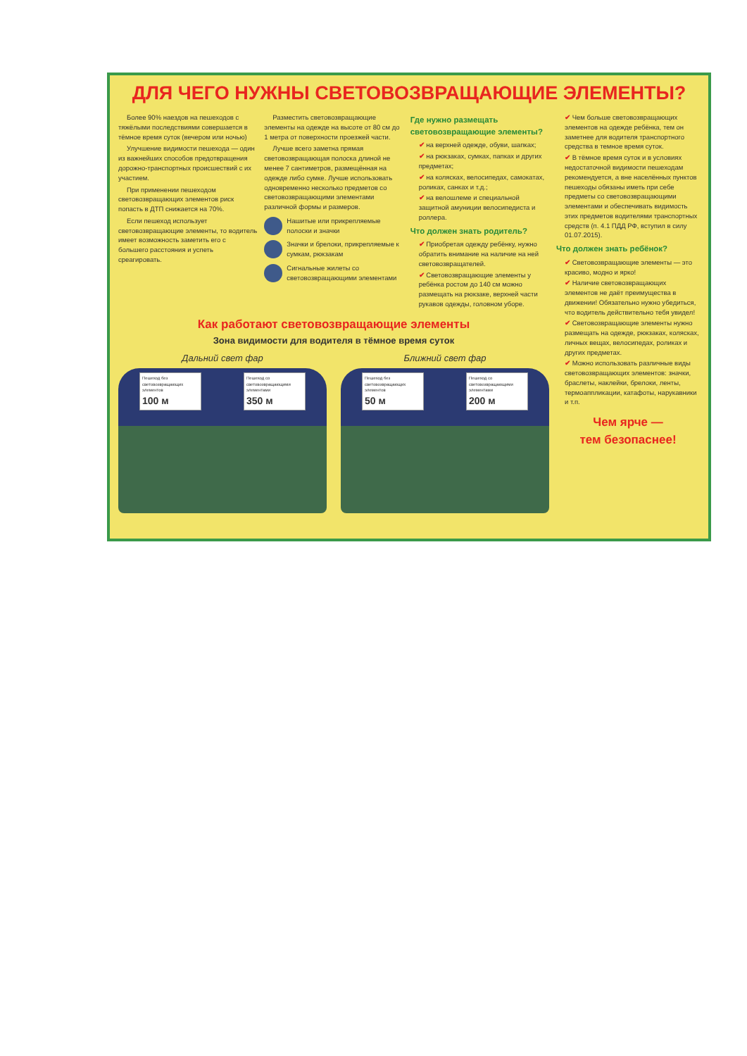ДЛЯ ЧЕГО НУЖНЫ СВЕТОВОЗВРАЩАЮЩИЕ ЭЛЕМЕНТЫ?
Более 90% наездов на пешеходов с тяжёлыми последствиями совершается в тёмное время суток (вечером или ночью)
Улучшение видимости пешехода — один из важнейших способов предотвращения дорожно-транспортных происшествий с их участием.
При применении пешеходом световозвращающих элементов риск попасть в ДТП снижается на 70%.
Если пешеход использует световозвращающие элементы, то водитель имеет возможность заметить его с большего расстояния и успеть среагировать.
Разместить световозвращающие элементы на одежде на высоте от 80 см до 1 метра от поверхности проезжей части.
Лучше всего заметна прямая световозвращающая полоска длиной не менее 7 сантиметров, размещённая на одежде либо сумке. Лучше использовать одновременно несколько предметов со световозвращающими элементами различной формы и размеров.
Нашитые или прикрепляемые полоски и значки
Значки и брелоки, прикрепляемые к сумкам, рюкзакам
Сигнальные жилеты со световозвращающими элементами
Где нужно размещать световозвращающие элементы?
✔ на верхней одежде, обуви, шапках;
✔ на рюкзаках, сумках, папках и других предметах;
✔ на колясках, велосипедах, самокатах, роликах, санках и т.д.;
✔ на велошлеме и специальной защитной амуниции велосипедиста и роллера.
Что должен знать родитель?
✔ Приобретая одежду ребёнку, нужно обратить внимание на наличие на ней световозвращателей.
✔ Световозвращающие элементы у ребёнка ростом до 140 см можно размещать на рюкзаке, верхней части рукавов одежды, головном уборе.
Как работают световозвращающие элементы
Зона видимости для водителя в тёмное время суток
Дальний свет фар
Пешеход без световозвращающих элементов
100 м
Пешеход со световозвращающими элементами
350 м
Ближний свет фар
Пешеход без световозвращающих элементов
50 м
Пешеход со световозвращающими элементами
200 м
✔ Чем больше световозвращающих элементов на одежде ребёнка, тем он заметнее для водителя транспортного средства в темное время суток.
✔ В тёмное время суток и в условиях недостаточной видимости пешеходам рекомендуется, а вне населённых пунктов пешеходы обязаны иметь при себе предметы со световозвращающими элементами и обеспечивать видимость этих предметов водителями транспортных средств (п. 4.1 ПДД РФ, вступил в силу 01.07.2015).
Что должен знать ребёнок?
✔ Световозвращающие элементы — это красиво, модно и ярко!
✔ Наличие световозвращающих элементов не даёт преимущества в движении! Обязательно нужно убедиться, что водитель действительно тебя увидел!
✔ Световозвращающие элементы нужно размещать на одежде, рюкзаках, колясках, личных вещах, велосипедах, роликах и других предметах.
✔ Можно использовать различные виды световозвращающих элементов: значки, браслеты, наклейки, брелоки, ленты, термоаппликации, катафоты, нарукавники и т.п.
Чем ярче —
тем безопаснее!